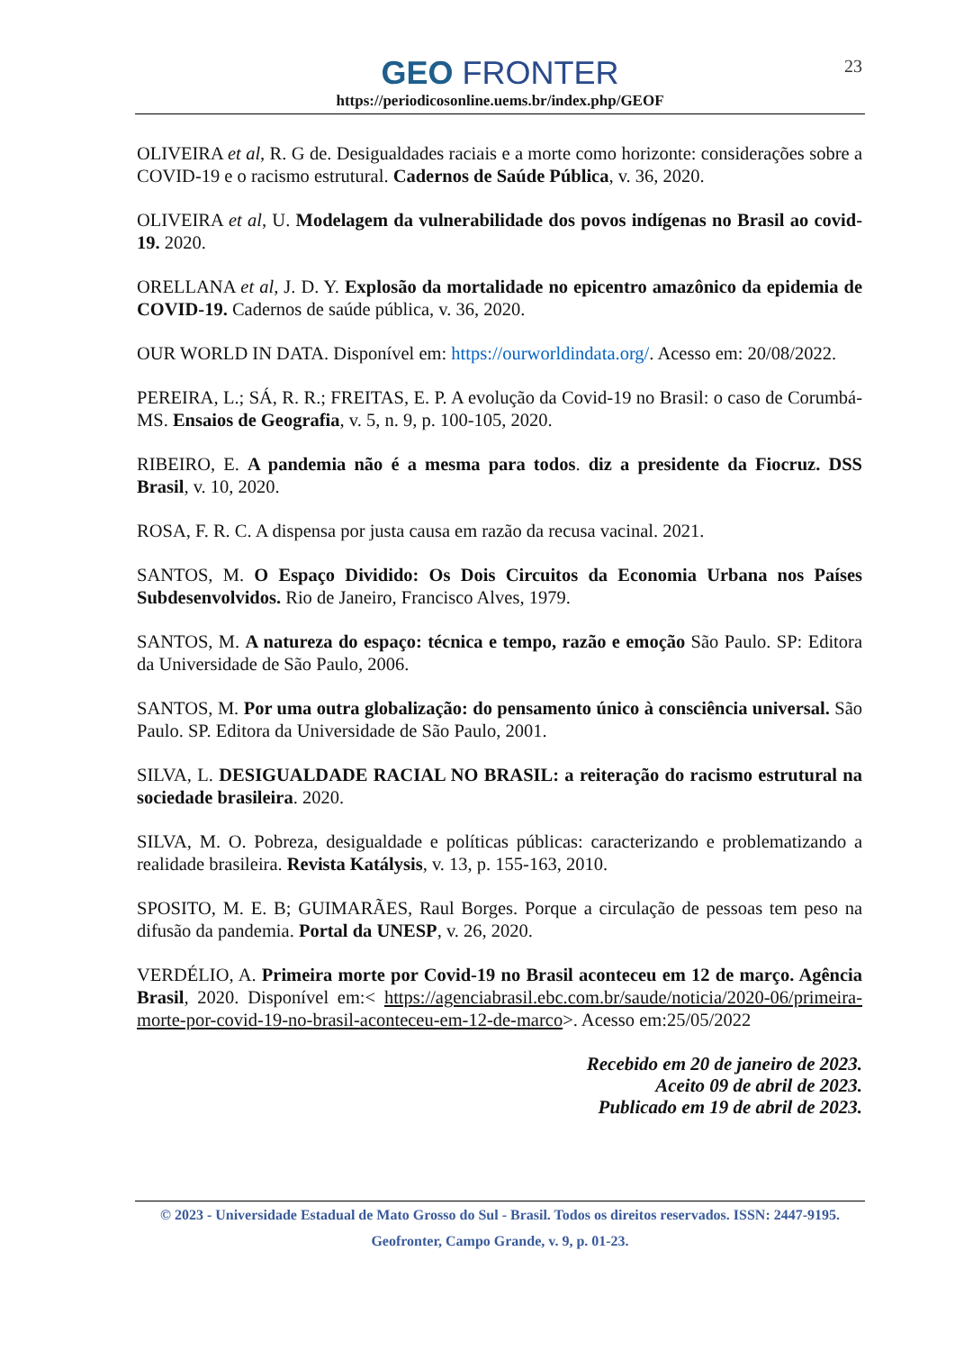23
GEO FRONTER
https://periodicosonline.uems.br/index.php/GEOF
OLIVEIRA et al, R. G de. Desigualdades raciais e a morte como horizonte: considerações sobre a COVID-19 e o racismo estrutural. Cadernos de Saúde Pública, v. 36, 2020.
OLIVEIRA et al, U. Modelagem da vulnerabilidade dos povos indígenas no Brasil ao covid-19. 2020.
ORELLANA et al, J. D. Y. Explosão da mortalidade no epicentro amazônico da epidemia de COVID-19. Cadernos de saúde pública, v. 36, 2020.
OUR WORLD IN DATA. Disponível em: https://ourworldindata.org/. Acesso em: 20/08/2022.
PEREIRA, L.; SÁ, R. R.; FREITAS, E. P. A evolução da Covid-19 no Brasil: o caso de Corumbá-MS. Ensaios de Geografia, v. 5, n. 9, p. 100-105, 2020.
RIBEIRO, E. A pandemia não é a mesma para todos. diz a presidente da Fiocruz. DSS Brasil, v. 10, 2020.
ROSA, F. R. C. A dispensa por justa causa em razão da recusa vacinal. 2021.
SANTOS, M. O Espaço Dividido: Os Dois Circuitos da Economia Urbana nos Países Subdesenvolvidos. Rio de Janeiro, Francisco Alves, 1979.
SANTOS, M. A natureza do espaço: técnica e tempo, razão e emoção São Paulo. SP: Editora da Universidade de São Paulo, 2006.
SANTOS, M. Por uma outra globalização: do pensamento único à consciência universal. São Paulo. SP. Editora da Universidade de São Paulo, 2001.
SILVA, L. DESIGUALDADE RACIAL NO BRASIL: a reiteração do racismo estrutural na sociedade brasileira. 2020.
SILVA, M. O. Pobreza, desigualdade e políticas públicas: caracterizando e problematizando a realidade brasileira. Revista Katálysis, v. 13, p. 155-163, 2010.
SPOSITO, M. E. B; GUIMARÃES, Raul Borges. Porque a circulação de pessoas tem peso na difusão da pandemia. Portal da UNESP, v. 26, 2020.
VERDÉLIO, A. Primeira morte por Covid-19 no Brasil aconteceu em 12 de março. Agência Brasil, 2020. Disponível em:< https://agenciabrasil.ebc.com.br/saude/noticia/2020-06/primeira-morte-por-covid-19-no-brasil-aconteceu-em-12-de-marco>. Acesso em:25/05/2022
Recebido em 20 de janeiro de 2023.
Aceito 09 de abril de 2023.
Publicado em 19 de abril de 2023.
© 2023 - Universidade Estadual de Mato Grosso do Sul - Brasil. Todos os direitos reservados. ISSN: 2447-9195.
Geofronter, Campo Grande, v. 9, p. 01-23.